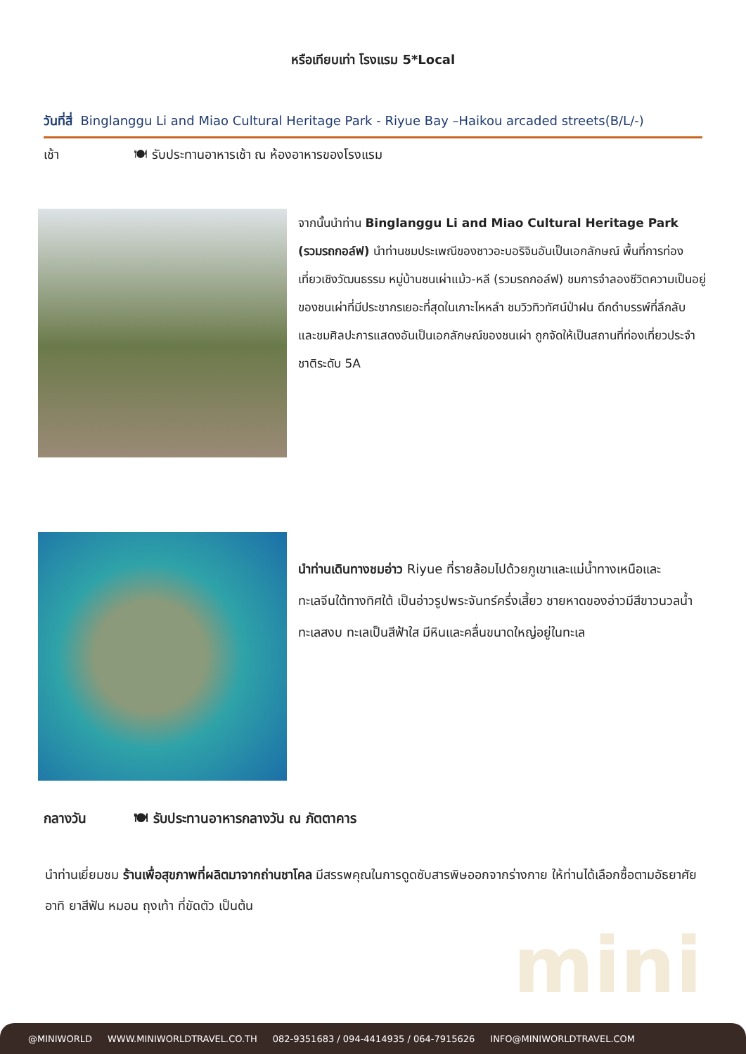หรือเทียบเท่า โรงแรม 5*Local
วันที่สี่ Binglanggu Li and Miao Cultural Heritage Park - Riyue Bay –Haikou arcaded streets(B/L/-)
เช้า 🍽 รับประทานอาหารเช้า ณ ห้องอาหารของโรงแรม
จากนั้นนำท่าน Binglanggu Li and Miao Cultural Heritage Park (รวมรถกอล์ฟ) นำท่านชมประเพณีของชาวอะบอริจินอันเป็นเอกลักษณ์ พื้นที่การท่องเที่ยวเชิงวัฒนธรรม หมู่บ้านชนเผ่าแม้ว-หลี (รวมรถกอล์ฟ) ชมการจำลองชีวิตความเป็นอยู่ของชนเผ่าที่มีประชากรเยอะที่สุดในเกาะไหหลำ ชมวิวทิวทัศน์ป่าฝน ดึกดำบรรพ์ที่ลึกลับ และชมศิลปะการแสดงอันเป็นเอกลักษณ์ของชนเผ่า ถูกจัดให้เป็นสถานที่ท่องเที่ยวประจำชาติระดับ 5A
นำท่านเดินทางชมอ่าว Riyue ที่รายล้อมไปด้วยภูเขาและแม่น้ำทางเหนือและทะเลจีนใต้ทางทิศใต้ เป็นอ่าวรูปพระจันทร์ครึ่งเสี้ยว ชายหาดของอ่าวมีสีขาวนวลน้ำทะเลสงบ ทะเลเป็นสีฟ้าใส มีหินและคลื่นขนาดใหญ่อยู่ในทะเล
กลางวัน 🍽 รับประทานอาหารกลางวัน ณ ภัตตาคาร
นำท่านเยี่ยมชม ร้านเพื่อสุขภาพที่ผลิตมาจากถ่านชาโคล มีสรรพคุณในการดูดซับสารพิษออกจากร่างกาย ให้ท่านได้เลือกซื้อตามอัธยาศัย อาทิ ยาสีฟัน หมอน ถุงเท้า ที่ขัดตัว เป็นต้น
mini
@MINIWORLD WWW.MINIWORLDTRAVEL.CO.TH 082-9351683 / 094-4414935 / 064-7915626 INFO@MINIWORLDTRAVEL.COM